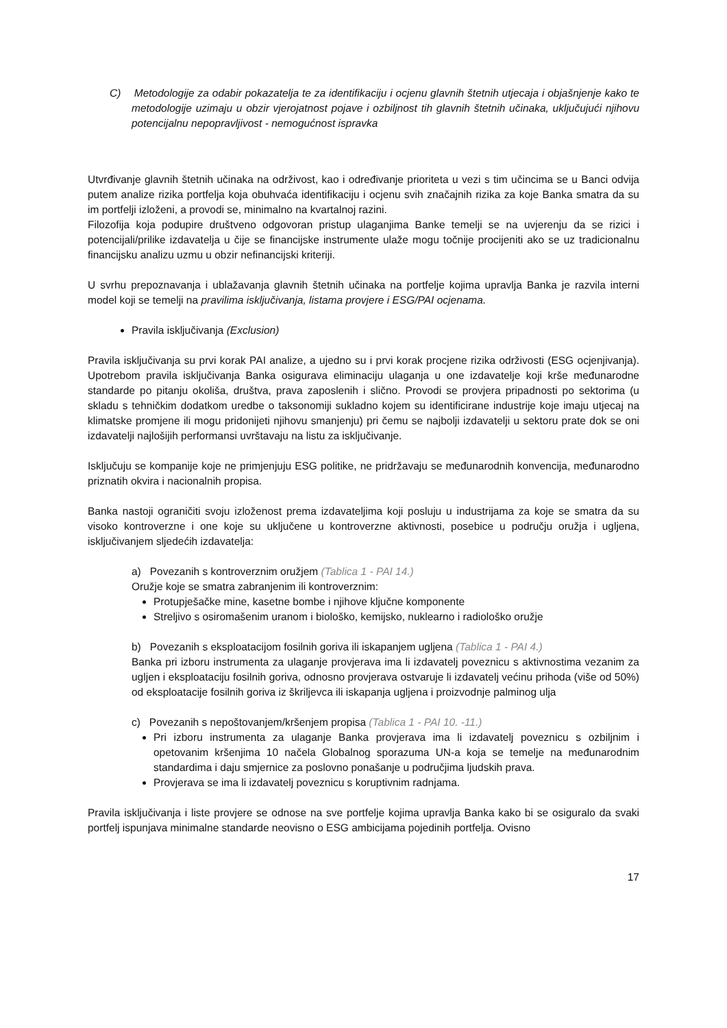C) Metodologije za odabir pokazatelja te za identifikaciju i ocjenu glavnih štetnih utjecaja i objašnjenje kako te metodologije uzimaju u obzir vjerojatnost pojave i ozbiljnost tih glavnih štetnih učinaka, uključujući njihovu potencijalnu nepopravljivost - nemogućnost ispravka
Utvrđivanje glavnih štetnih učinaka na održivost, kao i određivanje prioriteta u vezi s tim učincima se u Banci odvija putem analize rizika portfelja koja obuhvaća identifikaciju i ocjenu svih značajnih rizika za koje Banka smatra da su im portfelji izloženi, a provodi se, minimalno na kvartalnoj razini.
Filozofija koja podupire društveno odgovoran pristup ulaganjima Banke temelji se na uvjerenju da se rizici i potencijali/prilike izdavatelja u čije se financijske instrumente ulaže mogu točnije procijeniti ako se uz tradicionalnu financijsku analizu uzmu u obzir nefinancijski kriteriji.
U svrhu prepoznavanja i ublažavanja glavnih štetnih učinaka na portfelje kojima upravlja Banka je razvila interni model koji se temelji na pravilima isključivanja, listama provjere i ESG/PAI ocjenama.
Pravila isključivanja (Exclusion)
Pravila isključivanja su prvi korak PAI analize, a ujedno su i prvi korak procjene rizika održivosti (ESG ocjenjivanja). Upotrebom pravila isključivanja Banka osigurava eliminaciju ulaganja u one izdavatelje koji krše međunarodne standarde po pitanju okoliša, društva, prava zaposlenih i slično. Provodi se provjera pripadnosti po sektorima (u skladu s tehničkim dodatkom uredbe o taksonomiji sukladno kojem su identificirane industrije koje imaju utjecaj na klimatske promjene ili mogu pridonijeti njihovu smanjenju) pri čemu se najbolji izdavatelji u sektoru prate dok se oni izdavatelji najlošijih performansi uvrštavaju na listu za isključivanje.
Isključuju se kompanije koje ne primjenjuju ESG politike, ne pridržavaju se međunarodnih konvencija, međunarodno priznatih okvira i nacionalnih propisa.
Banka nastoji ograničiti svoju izloženost prema izdavateljima koji posluju u industrijama za koje se smatra da su visoko kontroverzne i one koje su uključene u kontroverzne aktivnosti, posebice u području oružja i ugljena, isključivanjem sljedećih izdavatelja:
a) Povezanih s kontroverznim oružjem (Tablica 1 - PAI 14.)
Oružje koje se smatra zabranjenim ili kontroverznim:
Protupješačke mine, kasetne bombe i njihove ključne komponente
Streljivo s osiromašenim uranom i biološko, kemijsko, nuklearno i radiološko oružje
b) Povezanih s eksploatacijom fosilnih goriva ili iskapanjem ugljena (Tablica 1 - PAI 4.)
Banka pri izboru instrumenta za ulaganje provjerava ima li izdavatelj poveznicu s aktivnostima vezanim za ugljen i eksploataciju fosilnih goriva, odnosno provjerava ostvaruje li izdavatelj većinu prihoda (više od 50%) od eksploatacije fosilnih goriva iz škriljevca ili iskapanja ugljena i proizvodnje palminog ulja
c) Povezanih s nepoštovanjem/kršenjem propisa (Tablica 1 - PAI 10. -11.)
Pri izboru instrumenta za ulaganje Banka provjerava ima li izdavatelj poveznicu s ozbiljnim i opetovanim kršenjima 10 načela Globalnog sporazuma UN-a koja se temelje na međunarodnim standardima i daju smjernice za poslovno ponašanje u područjima ljudskih prava.
Provjerava se ima li izdavatelj poveznicu s koruptivnim radnjama.
Pravila isključivanja i liste provjere se odnose na sve portfelje kojima upravlja Banka kako bi se osiguralo da svaki portfelj ispunjava minimalne standarde neovisno o ESG ambicijama pojedinih portfelja. Ovisno
17